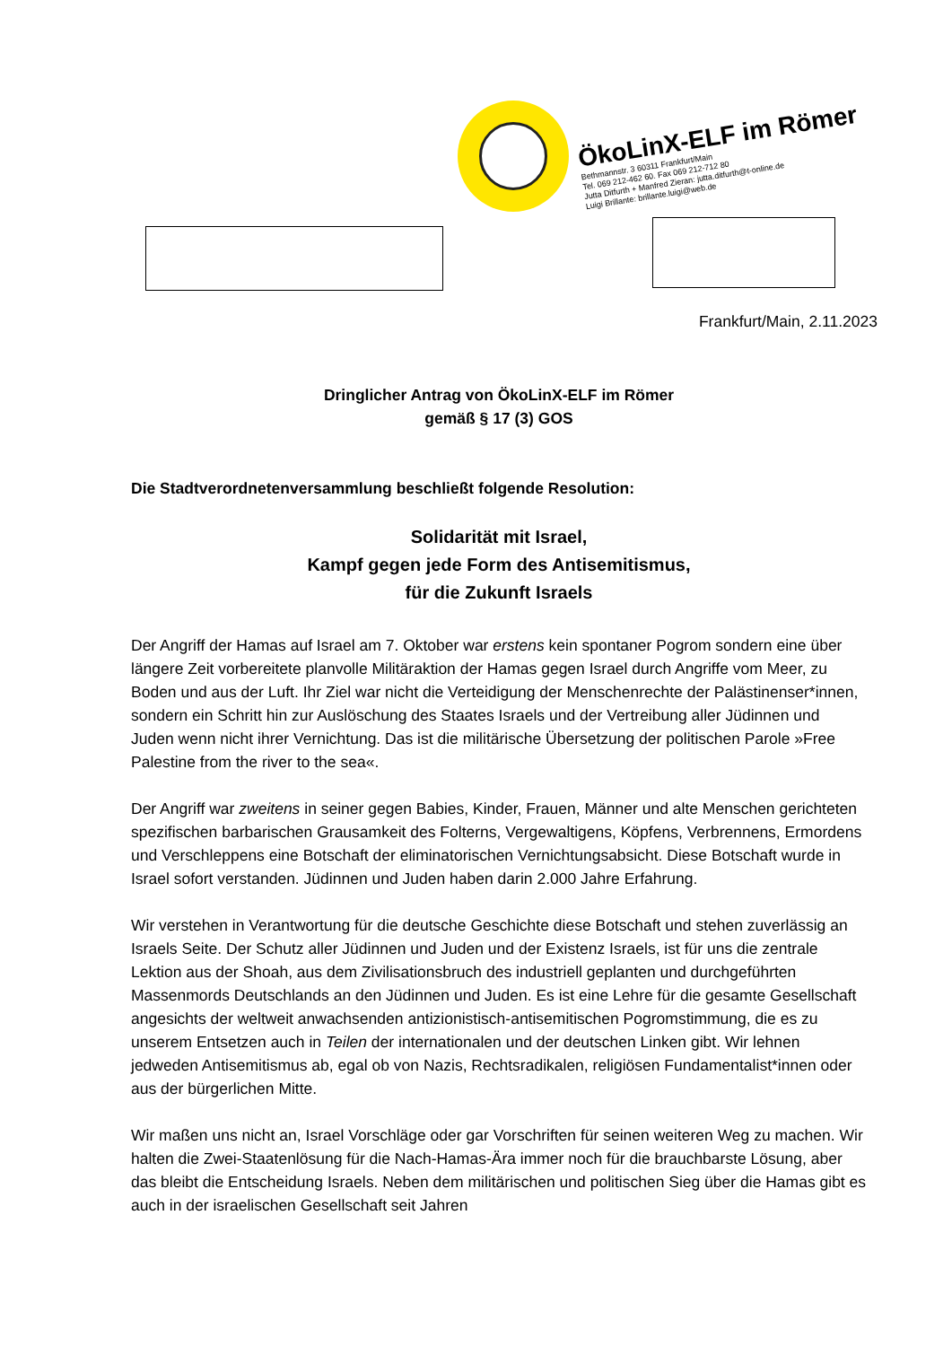ÖkoLinX-ELF im Römer
Bethmannstr. 3 60311 Frankfurt/Main
Tel. 069 212-462 60. Fax 069 212-712 80
Jutta Ditfurth + Manfred Zieran: jutta.ditfurth@t-online.de
Luigi Brillante: brillante.luigi@web.de
Frankfurt/Main, 2.11.2023
Dringlicher Antrag von ÖkoLinX-ELF im Römer
gemäß § 17 (3) GOS
Die Stadtverordnetenversammlung beschließt folgende Resolution:
Solidarität mit Israel,
Kampf gegen jede Form des Antisemitismus,
für die Zukunft Israels
Der Angriff der Hamas auf Israel am 7. Oktober war erstens kein spontaner Pogrom sondern eine über längere Zeit vorbereitete planvolle Militäraktion der Hamas gegen Israel durch Angriffe vom Meer, zu Boden und aus der Luft. Ihr Ziel war nicht die Verteidigung der Menschenrechte der Palästinenser*innen, sondern ein Schritt hin zur Auslöschung des Staates Israels und der Vertreibung aller Jüdinnen und Juden wenn nicht ihrer Vernichtung. Das ist die militärische Übersetzung der politischen Parole »Free Palestine from the river to the sea«.
Der Angriff war zweitens in seiner gegen Babies, Kinder, Frauen, Männer und alte Menschen gerichteten spezifischen barbarischen Grausamkeit des Folterns, Vergewaltigens, Köpfens, Verbrennens, Ermordens und Verschleppens eine Botschaft der eliminatorischen Vernichtungsabsicht. Diese Botschaft wurde in Israel sofort verstanden. Jüdinnen und Juden haben darin 2.000 Jahre Erfahrung.
Wir verstehen in Verantwortung für die deutsche Geschichte diese Botschaft und stehen zuverlässig an Israels Seite. Der Schutz aller Jüdinnen und Juden und der Existenz Israels, ist für uns die zentrale Lektion aus der Shoah, aus dem Zivilisationsbruch des industriell geplanten und durchgeführten Massenmords Deutschlands an den Jüdinnen und Juden. Es ist eine Lehre für die gesamte Gesellschaft angesichts der weltweit anwachsenden antizionistisch-antisemitischen Pogromstimmung, die es zu unserem Entsetzen auch in Teilen der internationalen und der deutschen Linken gibt. Wir lehnen jedweden Antisemitismus ab, egal ob von Nazis, Rechtsradikalen, religiösen Fundamentalist*innen oder aus der bürgerlichen Mitte.
Wir maßen uns nicht an, Israel Vorschläge oder gar Vorschriften für seinen weiteren Weg zu machen. Wir halten die Zwei-Staatenlösung für die Nach-Hamas-Ära immer noch für die brauchbarste Lösung, aber das bleibt die Entscheidung Israels. Neben dem militärischen und politischen Sieg über die Hamas gibt es auch in der israelischen Gesellschaft seit Jahren